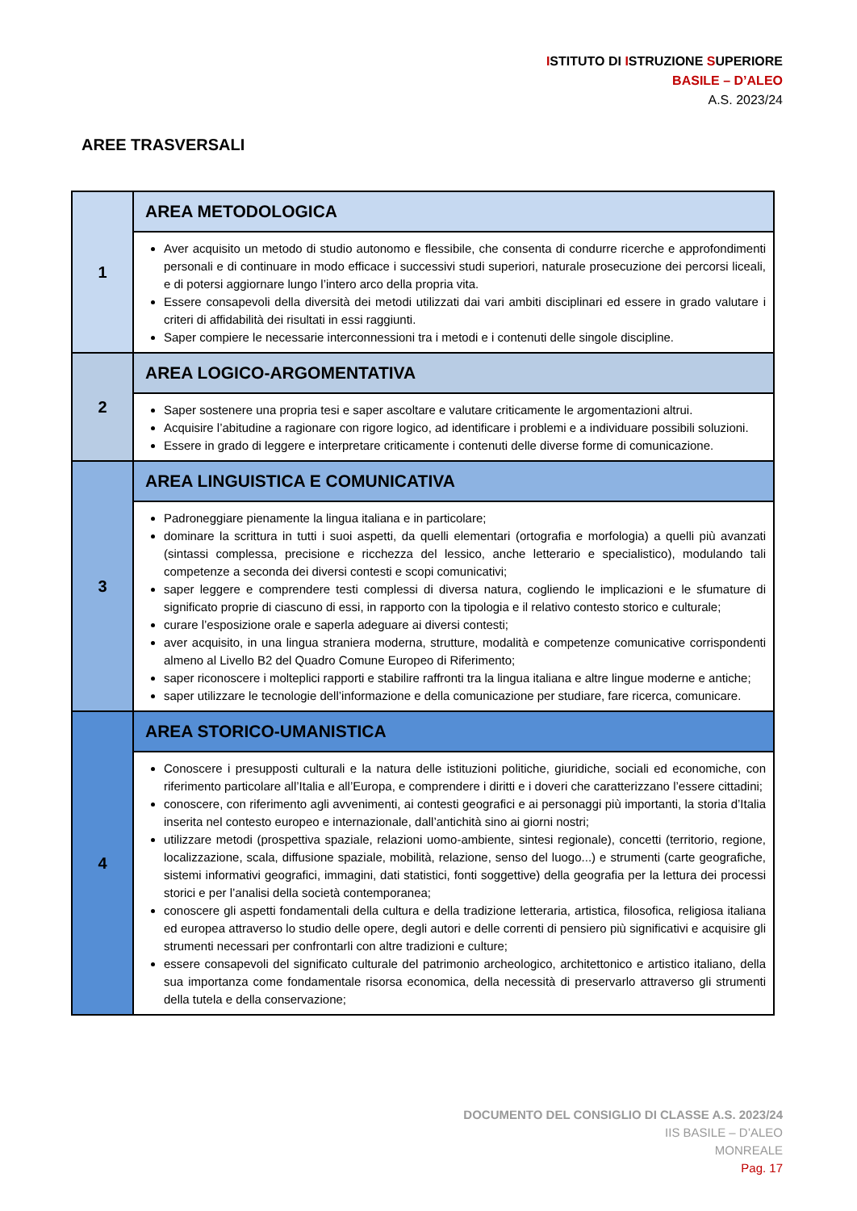ISTITUTO DI ISTRUZIONE SUPERIORE
BASILE – D’ALEO
A.S. 2023/24
AREE TRASVERSALI
| 1 | AREA METODOLOGICA |
| | Aver acquisito un metodo di studio autonomo e flessibile, che consenta di condurre ricerche e approfondimenti personali e di continuare in modo efficace i successivi studi superiori, naturale prosecuzione dei percorsi liceali, e di potersi aggiornare lungo l’intero arco della propria vita. Essere consapevoli della diversità dei metodi utilizzati dai vari ambiti disciplinari ed essere in grado valutare i criteri di affidabilità dei risultati in essi raggiunti. Saper compiere le necessarie interconnessioni tra i metodi e i contenuti delle singole discipline. |
| 2 | AREA LOGICO-ARGOMENTATIVA |
| | Saper sostenere una propria tesi e saper ascoltare e valutare criticamente le argomentazioni altrui. Acquisire l’abitudine a ragionare con rigore logico, ad identificare i problemi e a individuare possibili soluzioni. Essere in grado di leggere e interpretare criticamente i contenuti delle diverse forme di comunicazione. |
| 3 | AREA LINGUISTICA E COMUNICATIVA |
| | Padroneggiare pienamente la lingua italiana e in particolare; dominare la scrittura in tutti i suoi aspetti, da quelli elementari (ortografia e morfologia) a quelli più avanzati (sintassi complessa, precisione e ricchezza del lessico, anche letterario e specialistico), modulando tali competenze a seconda dei diversi contesti e scopi comunicativi; saper leggere e comprendere testi complessi di diversa natura, cogliendo le implicazioni e le sfumature di significato proprie di ciascuno di essi, in rapporto con la tipologia e il relativo contesto storico e culturale; curare l’esposizione orale e saperla adeguare ai diversi contesti; aver acquisito, in una lingua straniera moderna, strutture, modalità e competenze comunicative corrispondenti almeno al Livello B2 del Quadro Comune Europeo di Riferimento; saper riconoscere i molteplici rapporti e stabilire raffronti tra la lingua italiana e altre lingue moderne e antiche; saper utilizzare le tecnologie dell’informazione e della comunicazione per studiare, fare ricerca, comunicare. |
| 4 | AREA STORICO-UMANISTICA |
| | Conoscere i presupposti culturali e la natura delle istituzioni politiche, giuridiche, sociali ed economiche, con riferimento particolare all’Italia e all’Europa, e comprendere i diritti e i doveri che caratterizzano l’essere cittadini; conoscere, con riferimento agli avvenimenti, ai contesti geografici e ai personaggi più importanti, la storia d’Italia inserita nel contesto europeo e internazionale, dall’antichità sino ai giorni nostri; utilizzare metodi (prospettiva spaziale, relazioni uomo-ambiente, sintesi regionale), concetti (territorio, regione, localizzazione, scala, diffusione spaziale, mobilità, relazione, senso del luogo...) e strumenti (carte geografiche, sistemi informativi geografici, immagini, dati statistici, fonti soggettive) della geografia per la lettura dei processi storici e per l’analisi della società contemporanea; conoscere gli aspetti fondamentali della cultura e della tradizione letteraria, artistica, filosofica, religiosa italiana ed europea attraverso lo studio delle opere, degli autori e delle correnti di pensiero più significativi e acquisire gli strumenti necessari per confrontarli con altre tradizioni e culture; essere consapevoli del significato culturale del patrimonio archeologico, architettonico e artistico italiano, della sua importanza come fondamentale risorsa economica, della necessità di preservarlo attraverso gli strumenti della tutela e della conservazione; |
DOCUMENTO DEL CONSIGLIO DI CLASSE A.S. 2023/24
IIS BASILE – D’ALEO
MONREALE
Pag. 17